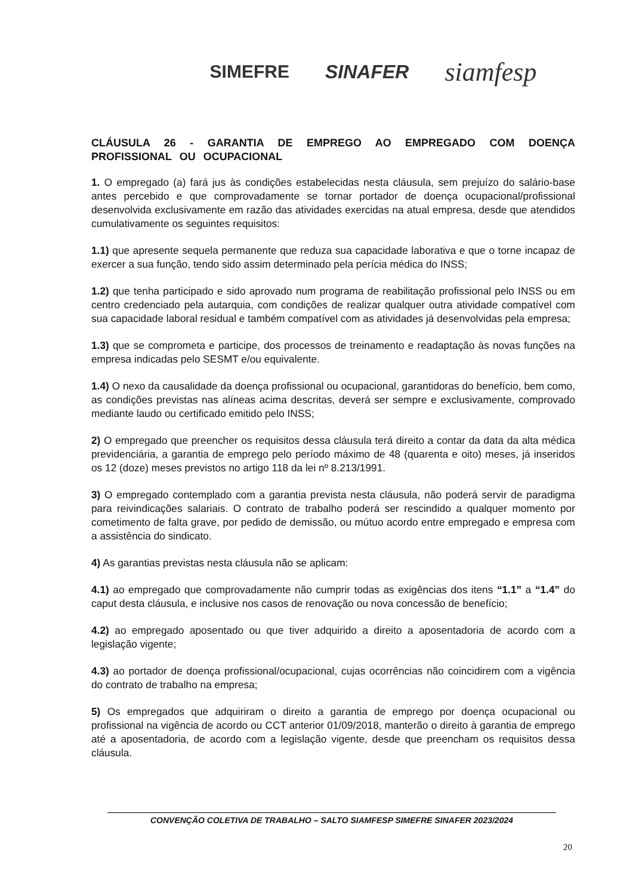SIMEFRE SINAFER siamfesp
CLÁUSULA 26 - GARANTIA DE EMPREGO AO EMPREGADO COM DOENÇA PROFISSIONAL OU OCUPACIONAL
1. O empregado (a) fará jus às condições estabelecidas nesta cláusula, sem prejuízo do salário-base antes percebido e que comprovadamente se tornar portador de doença ocupacional/profissional desenvolvida exclusivamente em razão das atividades exercidas na atual empresa, desde que atendidos cumulativamente os seguintes requisitos:
1.1) que apresente sequela permanente que reduza sua capacidade laborativa e que o torne incapaz de exercer a sua função, tendo sido assim determinado pela perícia médica do INSS;
1.2) que tenha participado e sido aprovado num programa de reabilitação profissional pelo INSS ou em centro credenciado pela autarquia, com condições de realizar qualquer outra atividade compatível com sua capacidade laboral residual e também compatível com as atividades já desenvolvidas pela empresa;
1.3) que se comprometa e participe, dos processos de treinamento e readaptação às novas funções na empresa indicadas pelo SESMT e/ou equivalente.
1.4) O nexo da causalidade da doença profissional ou ocupacional, garantidoras do benefício, bem como, as condições previstas nas alíneas acima descritas, deverá ser sempre e exclusivamente, comprovado mediante laudo ou certificado emitido pelo INSS;
2) O empregado que preencher os requisitos dessa cláusula terá direito a contar da data da alta médica previdenciária, a garantia de emprego pelo período máximo de 48 (quarenta e oito) meses, já inseridos os 12 (doze) meses previstos no artigo 118 da lei nº 8.213/1991.
3) O empregado contemplado com a garantia prevista nesta cláusula, não poderá servir de paradigma para reivindicações salariais. O contrato de trabalho poderá ser rescindido a qualquer momento por cometimento de falta grave, por pedido de demissão, ou mútuo acordo entre empregado e empresa com a assistência do sindicato.
4) As garantias previstas nesta cláusula não se aplicam:
4.1) ao empregado que comprovadamente não cumprir todas as exigências dos itens “1.1” a “1.4” do caput desta cláusula, e inclusive nos casos de renovação ou nova concessão de benefício;
4.2) ao empregado aposentado ou que tiver adquirido a direito a aposentadoria de acordo com a legislação vigente;
4.3) ao portador de doença profissional/ocupacional, cujas ocorrências não coincidirem com a vigência do contrato de trabalho na empresa;
5) Os empregados que adquiriram o direito a garantia de emprego por doença ocupacional ou profissional na vigência de acordo ou CCT anterior 01/09/2018, manterão o direito à garantia de emprego até a aposentadoria, de acordo com a legislação vigente, desde que preencham os requisitos dessa cláusula.
CONVENÇÃO COLETIVA DE TRABALHO – SALTO SIAMFESP SIMEFRE SINAFER 2023/2024
20